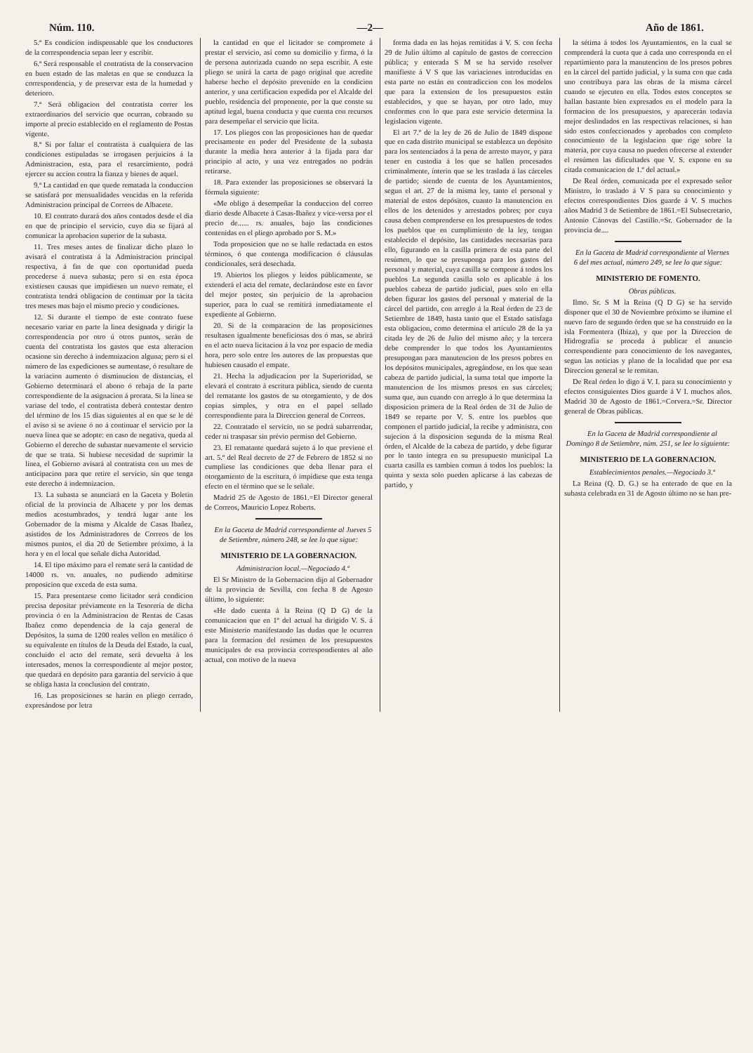Núm. 110. —2— Año de 1861.
5.ª Es condicion indispensable que los conductores de la correspondencia sepan leer y escribir.
6.ª Será responsable el contratista de la conservacion en buen estado de las maletas en que se conduzca la correspondencia, y de preservar esta de la humedad y deterioro.
7.ª Será obligacion del contratista correr los extraordinarios del servicio que ocurran, cobrando su importe al precio establecido en el reglamento de Postas vigente.
8.ª Si por faltar el contratista á cualquiera de las condiciones estipuladas se irrogasen perjuicios á la Administracion, esta, para el resarcimiento, podrá ejercer su accion contra la fianza y bienes de aquel.
9.ª La cantidad en que quede rematada la conduccion se satisfará por mensualidades vencidas en la referida Administracion principal de Correos de Albacete.
10. El contrato durará dos años contados desde el dia en que de principio el servicio, cuyo dia se fijará al comunicar la aprobacion superior de la subasta.
11. Tres meses antes de finalizar dicho plazo lo avisará el contratista á la Administracion principal respectiva, á fin de que con oportunidad pueda procederse á nueva subasta; pero si en esta época existiesen causas que impidiesen un nuevo remate, el contratista tendrá obligacion de continuar por la tácita tres meses mas bajo el mismo precio y condiciones.
12. Si durante el tiempo de este contrato fuese necesario variar en parte la linea designada y dirigir la correspondencia por otro ú otros puntos, serán de cuenta del contratista los gastos que esta alteracion ocasione sin derecho á indemnizacion alguna; pero si el número de las expediciones se aumentase, ó resultare de la variacion aumento ó disminucion de distancias, el Gobierno determinará el abono ó rebaja de la parte correspondiente de la asignacion á prorata. Si la línea se variase del todo, el contratista deberá contestar dentro del término de los 15 dias siguientes al en que se le dé el aviso si se aviene ó no á continuar el servicio por la nueva linea que se adopte: en caso de negativa, queda al Gobierno el derecho de subastar nuevamente el servicio de que se trata. Si hubiese necesidad de suprimir la linea, el Gobierno avisará al contratista con un mes de anticipacion para que retire el servicio, sin que tenga este derecho á indemnizacion.
13. La subasta se anunciará en la Gaceta y Boletin oficial de la provincia de Albacete y por los demas medios acostumbrados, y tendrá lugar ante los Gobernador de la misma y Alcalde de Casas Ibañez, asistidos de los Administradores de Correos de los mismos puntos, el dia 20 de Setiembre próximo, á la hora y en el local que señale dicha Autoridad.
14. El tipo máximo para el remate será la cantidad de 14000 rs. vn. anuales, no pudiendo admitirse proposicion que exceda de esta suma.
15. Para presentarse como licitador será condicion precisa depositar préviamente en la Tesorería de dicha provincia ó en la Administracion de Rentas de Casas Ibañez como dependencia de la caja general de Depósitos, la suma de 1200 reales vellon en metálico ó su equivalente en títulos de la Deuda del Estado, la cual, concluido el acto del remate, será devuelta á los interesados, menos la correspondiente al mejor postor, que quedará en depósito para garantia del servicio á que se obliga hasta la conclusion del contrato.
16. Las proposiciones se harán en pliego cerrado, expresándose por letra
la cantidad en que el licitador se compromete á prestar el servicio, así como su domicilio y firma, ó la de persona autorizada cuando no sepa escribir. A este pliego se unirá la carta de pago original que acredite haberse hecho el depósito prevenido en la condicion anterior, y una certificacion expedida por el Alcalde del pueblo, residencia del proponente, por la que conste su aptitud legal, buena conducta y que cuenta con recursos para desempeñar el servicio que licita.
17. Los pliegos con las proposiciones han de quedar precisamente en poder del Presidente de la subasta durante la media hora anterior á la fijada para dar principio al acto, y una vez entregados no podrán retirarse.
18. Para extender las proposiciones se observará la fórmula siguiente:
«Me obligo á desempeñar la conduccion del correo diario desde Albacete á Casas-Ibañez y vice-versa por el precio de...... rs. anuales, bajo las condiciones contenidas en el pliego aprobado por S. M.»
Toda proposicion que no se halle redactada en estos términos, ó que contenga modificacion ó cláusulas condicionales, será desechada.
19. Abiertos los pliegos y leidos públicamente, se extenderá el acta del remate, declarándose este en favor del mejor postor, sin perjuicio de la aprobacion superior, para lo cual se remitirá inmediatamente el expediente al Gobierno.
20. Si de la comparacion de las proposiciones resultasen igualmente beneficiosas dos ó mas, se abrirá en el acto nueva licitacion á la voz por espacio de media hora, pero solo entre los autores de las propuestas que hubiesen causado el empate.
21. Hecha la adjudicacion por la Superioridad, se elevará el contrato á escritura pública, siendo de cuenta del rematante los gastos de su otorgamiento, y de dos copias simples, y otra en el papel sellado correspondiente para la Direccion general de Correos.
22. Contratado el servicio, no se podrá subarrendar, ceder ni traspasar sin prévio permiso del Gobierno.
23. El rematante quedará sujeto á lo que previene el art. 5.º del Real decreto de 27 de Febrero de 1852 si no cumpliese las condiciones que deba llenar para el otorgamiento de la escritura, ó impidiese que esta tenga efecto en el término que se le señale.
Madrid 25 de Agosto de 1861.=El Director general de Correos, Mauricio Lopez Roberts.
En la Gaceta de Madrid correspondiente al Jueves 5 de Setiembre, número 248, se lee lo que sigue:
MINISTERIO DE LA GOBERNACION.
Administracion local.—Negociado 4.º
El Sr Ministro de la Gobernacion dijo al Gobernador de la provincia de Sevilla, con fecha 8 de Agosto último, lo siguiente:
«He dado cuenta á la Reina (Q D G) de la comunicacion que en 1º del actual ha dirigido V. S. á este Ministerio manifestando las dudas que le ocurren para la formacion del resúmen de los presupuestos municipales de esa provincia correspondientes al año actual, con motivo de la nueva
forma dada en las hojas remitidas á V. S. con fecha 29 de Julio último al capítulo de gastos de correccion pública; y enterada S M se ha servido resolver manifieste á V S que las variaciones introducidas en esta parte no están en contradiccion con los modelos que para la extension de los presupuestos están establecidos, y que se hayan, por otro lado, muy conformes con lo que para este servicio determina la legislacion vigente.
El art 7.º de la ley de 26 de Julio de 1849 dispone que en cada distrito municipal se establezca un depósito para los sentenciados á la pena de arresto mayor, y para tener en custodia á los que se hallen procesados criminalmente, ínterin que se les traslada á las cárceles de partido; siendo de cuenta de los Ayuntamientos, segun el art. 27 de la misma ley, tanto el personal y material de estos depósitos, cuanto la manutencion en ellos de los detenidos y arrestados pobres; por cuya causa deben comprenderse en los presupuestos de todos los pueblos que en cumplimiento de la ley, tengan establecido el depósito, las cantidades necesarias para ello, figurando en la casilla primera de esta parte del resúmen, lo que se presuponga para los gastos del personal y material, cuya casilla se compone á todos los pueblos La segunda casilla solo es aplicable á los pueblos cabeza de partido judicial, pues solo en ella deben figurar los gastos del personal y material de la cárcel del partido, con arreglo á la Real órden de 23 de Setiembre de 1849, hasta tanto que el Estado satisfaga esta obligacion, como determina el artículo 28 de la ya citada ley de 26 de Julio del mismo año; y la tercera debe comprender lo que todos los Ayuntamientos presupongan para manutencion de los presos pobres en los depósitos municipales, agregándose, en los que sean cabeza de partido judicial, la suma total que importe la manutencion de los mismos presos en sus cárceles; suma que, aun cuando con arreglo á lo que determina la disposicion primera de la Real órden de 31 de Julio de 1849 se reparte por V. S. entre los pueblos que componen el partido judicial, la recibe y administra, con sujecion á la disposicion segunda de la misma Real órden, el Alcalde de la cabeza de partido, y debe figurar por lo tanto íntegra en su presupuesto municipal La cuarta casilla es tambien comun á todos los pueblos: la quinta y sexta solo pueden aplicarse á las cabezas de partido, y
la sétima á todos los Ayuntamientos, en la cual se comprenderá la cuota que á cada uno corresponda en el repartimiento para la manutencion de los presos pobres en la cárcel del partido judicial, y la suma con que cada uno contribuya para las obras de la misma cárcel cuando se ejecuten en ella. Todos estos conceptos se hallan bastante bien expresados en el modelo para la formacion de los presupuestos, y aparecerán todavia mejor deslindados en las respectivas relaciones, si han sido estos confeccionados y aprobados con completo conocimiento de la legislacion que rige sobre la materia, por cuya causa no pueden ofrecerse al extender el resúmen las dificultades que V. S. expone en su citada comunicacion de 1.º del actual.»
De Real órden, comunicada por el expresado señor Ministro, lo traslado á V S para su conocimiento y efectos correspondientes Dios guarde á V. S muchos años Madrid 3 de Setiembre de 1861.=El Subsecretario, Antonio Cánovas del Castillo.=Sr. Gobernador de la provincia de....
En la Gaceta de Madrid correspondiente al Viernes 6 del mes actual, número 249, se lee lo que sigue:
MINISTERIO DE FOMENTO.
Obras públicas.
Ilmo. Sr. S M la Reina (Q D G) se ha servido disponer que el 30 de Noviembre próximo se ilumine el nuevo faro de segundo órden que se ha construido en la isla Formentera (Ibiza), y que por la Direccion de Hidrografía se proceda á publicar el anuncio correspondiente para conocimiento de los navegantes, segun las noticias y plano de la localidad que por esa Direccion general se le remitan.
De Real órden lo digo á V. I. para su conocimiento y efectos consiguientes Dios guarde á V I. muchos años. Madrid 30 de Agosto de 1861.=Corvera.=Sr. Director general de Obras públicas.
En la Gaceta de Madrid correspondiente al Domingo 8 de Setiembre, núm. 251, se lee lo siguiente:
MINISTERIO DE LA GOBERNACION.
Establecimientos penales.—Negociado 3.º
La Reina (Q. D. G.) se ha enterado de que en la subasta celebrada en 31 de Agosto último no se han pre-